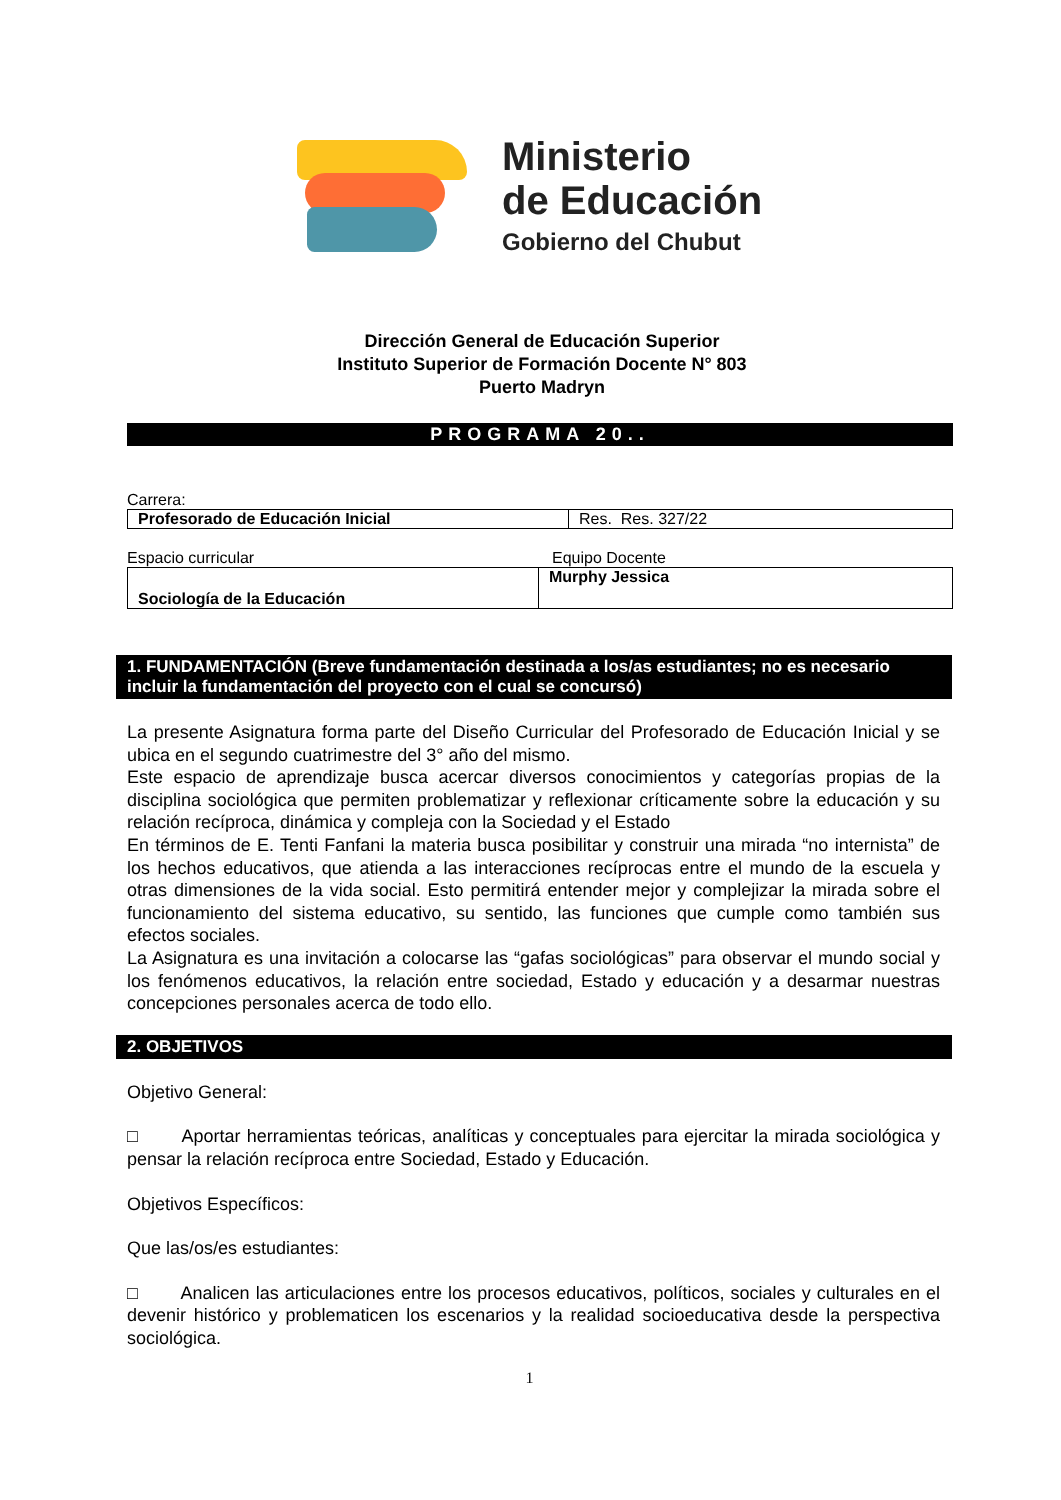Ministerio
de Educación
Gobierno del Chubut
Dirección General de Educación Superior
Instituto Superior de Formación Docente N° 803
Puerto Madryn
PROGRAMA 20..
Carrera:
| Profesorado de Educación Inicial | Res. Res. 327/22 |
Espacio curricular Equipo Docente
| Sociología de la Educación | Murphy Jessica |
1. FUNDAMENTACIÓN (Breve fundamentación destinada a los/as estudiantes; no es necesario incluir la fundamentación del proyecto con el cual se concursó)
La presente Asignatura forma parte del Diseño Curricular del Profesorado de Educación Inicial y se ubica en el segundo cuatrimestre del 3° año del mismo.
Este espacio de aprendizaje busca acercar diversos conocimientos y categorías propias de la disciplina sociológica que permiten problematizar y reflexionar críticamente sobre la educación y su relación recíproca, dinámica y compleja con la Sociedad y el Estado
En términos de E. Tenti Fanfani la materia busca posibilitar y construir una mirada “no internista” de los hechos educativos, que atienda a las interacciones recíprocas entre el mundo de la escuela y otras dimensiones de la vida social. Esto permitirá entender mejor y complejizar la mirada sobre el funcionamiento del sistema educativo, su sentido, las funciones que cumple como también sus efectos sociales.
La Asignatura es una invitación a colocarse las “gafas sociológicas” para observar el mundo social y los fenómenos educativos, la relación entre sociedad, Estado y educación y a desarmar nuestras concepciones personales acerca de todo ello.
2. OBJETIVOS
Objetivo General:
□ Aportar herramientas teóricas, analíticas y conceptuales para ejercitar la mirada sociológica y pensar la relación recíproca entre Sociedad, Estado y Educación.
Objetivos Específicos:
Que las/os/es estudiantes:
□ Analicen las articulaciones entre los procesos educativos, políticos, sociales y culturales en el devenir histórico y problematicen los escenarios y la realidad socioeducativa desde la perspectiva sociológica.
1